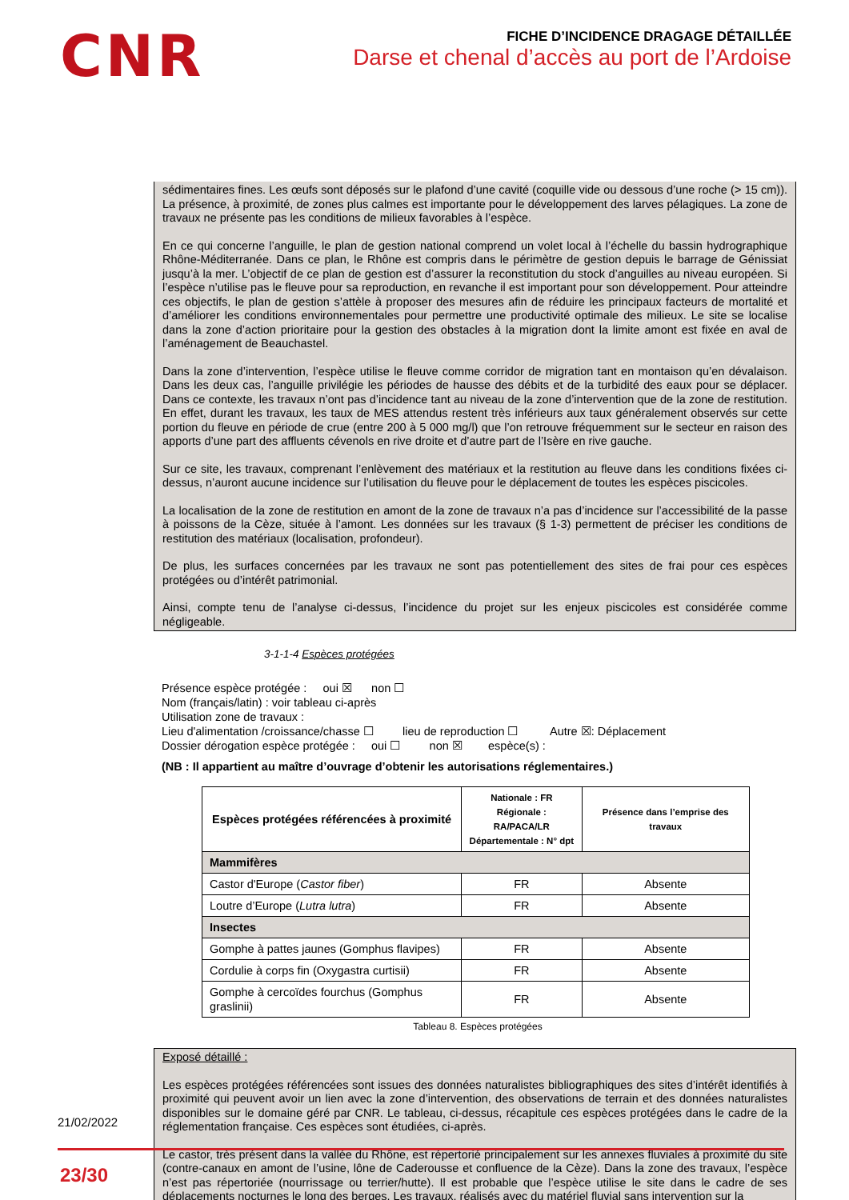CNR
FICHE D’INCIDENCE DRAGAGE DÉTAILLÉE
Darse et chenal d’accès au port de l’Ardoise
sédimentaires fines. Les œufs sont déposés sur le plafond d’une cavité (coquille vide ou dessous d’une roche (> 15 cm)). La présence, à proximité, de zones plus calmes est importante pour le développement des larves pélagiques. La zone de travaux ne présente pas les conditions de milieux favorables à l’espèce.
En ce qui concerne l’anguille, le plan de gestion national comprend un volet local à l’échelle du bassin hydrographique Rhône-Méditerranée. Dans ce plan, le Rhône est compris dans le périmètre de gestion depuis le barrage de Génissiat jusqu’à la mer. L’objectif de ce plan de gestion est d’assurer la reconstitution du stock d’anguilles au niveau européen. Si l’espèce n’utilise pas le fleuve pour sa reproduction, en revanche il est important pour son développement. Pour atteindre ces objectifs, le plan de gestion s’attèle à proposer des mesures afin de réduire les principaux facteurs de mortalité et d’améliorer les conditions environnementales pour permettre une productivité optimale des milieux. Le site se localise dans la zone d’action prioritaire pour la gestion des obstacles à la migration dont la limite amont est fixée en aval de l’aménagement de Beauchastel.
Dans la zone d’intervention, l’espèce utilise le fleuve comme corridor de migration tant en montaison qu’en dévalaison. Dans les deux cas, l’anguille privilégie les périodes de hausse des débits et de la turbidité des eaux pour se déplacer. Dans ce contexte, les travaux n’ont pas d’incidence tant au niveau de la zone d’intervention que de la zone de restitution. En effet, durant les travaux, les taux de MES attendus restent très inférieurs aux taux généralement observés sur cette portion du fleuve en période de crue (entre 200 à 5 000 mg/l) que l’on retrouve fréquemment sur le secteur en raison des apports d’une part des affluents cévenols en rive droite et d’autre part de l’Isère en rive gauche.
Sur ce site, les travaux, comprenant l’enlèvement des matériaux et la restitution au fleuve dans les conditions fixées ci-dessus, n’auront aucune incidence sur l’utilisation du fleuve pour le déplacement de toutes les espèces piscicoles.
La localisation de la zone de restitution en amont de la zone de travaux n’a pas d’incidence sur l’accessibilité de la passe à poissons de la Cèze, située à l’amont. Les données sur les travaux (§ 1-3) permettent de préciser les conditions de restitution des matériaux (localisation, profondeur).
De plus, les surfaces concernées par les travaux ne sont pas potentiellement des sites de frai pour ces espèces protégées ou d’intérêt patrimonial.
Ainsi, compte tenu de l’analyse ci-dessus, l’incidence du projet sur les enjeux piscicoles est considérée comme négligeable.
3-1-1-4 Espèces protégées
Présence espèce protégée : oui ☒ non ☐
Nom (français/latin) : voir tableau ci-après
Utilisation zone de travaux :
Lieu d'alimentation /croissance/chasse ☐ lieu de reproduction ☐ Autre ☒: Déplacement
Dossier dérogation espèce protégée : oui ☐ non ☒ espèce(s) :
(NB : Il appartient au maître d’ouvrage d’obtenir les autorisations réglementaires.)
| Espèces protégées référencées à proximité | Nationale : FR Régionale : RA/PACA/LR Départementale : N° dpt | Présence dans l’emprise des travaux |
| --- | --- | --- |
| Mammifères | | |
| Castor d'Europe ( Castor fiber ) | FR | Absente |
| Loutre d’Europe ( Lutra lutra ) | FR | Absente |
| Insectes | | |
| Gomphe à pattes jaunes (Gomphus flavipes) | FR | Absente |
| Cordulie à corps fin (Oxygastra curtisii) | FR | Absente |
| Gomphe à cercoïdes fourchus (Gomphus graslinii) | FR | Absente |
Tableau 8. Espèces protégées
Exposé détaillé :
Les espèces protégées référencées sont issues des données naturalistes bibliographiques des sites d’intérêt identifiés à proximité qui peuvent avoir un lien avec la zone d’intervention, des observations de terrain et des données naturalistes disponibles sur le domaine géré par CNR. Le tableau, ci-dessus, récapitule ces espèces protégées dans le cadre de la réglementation française. Ces espèces sont étudiées, ci-après.
Le castor, très présent dans la vallée du Rhône, est répertorié principalement sur les annexes fluviales à proximité du site (contre-canaux en amont de l’usine, lône de Caderousse et confluence de la Cèze). Dans la zone des travaux, l’espèce n’est pas répertoriée (nourrissage ou terrier/hutte). Il est probable que l’espèce utilise le site dans le cadre de ses déplacements nocturnes le long des berges. Les travaux, réalisés avec du matériel fluvial sans intervention sur la
21/02/2022
23/30